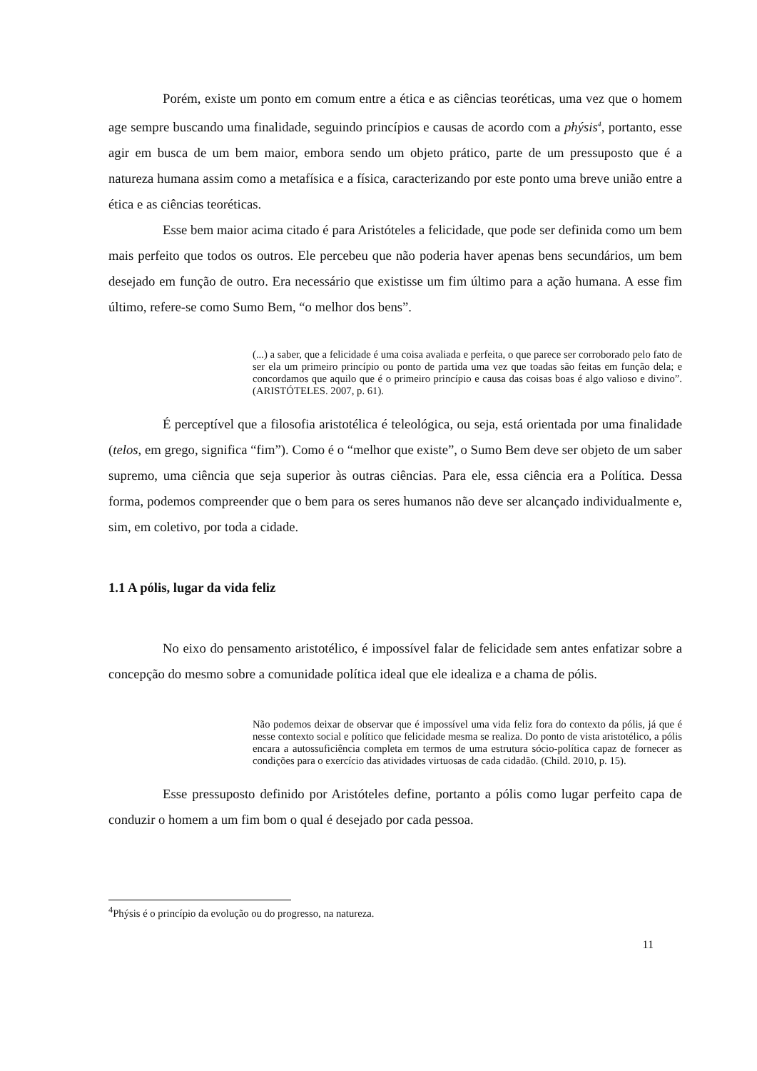Porém, existe um ponto em comum entre a ética e as ciências teoréticas, uma vez que o homem age sempre buscando uma finalidade, seguindo princípios e causas de acordo com a phýsis<sup>4</sup>, portanto, esse agir em busca de um bem maior, embora sendo um objeto prático, parte de um pressuposto que é a natureza humana assim como a metafísica e a física, caracterizando por este ponto uma breve união entre a ética e as ciências teoréticas.
Esse bem maior acima citado é para Aristóteles a felicidade, que pode ser definida como um bem mais perfeito que todos os outros. Ele percebeu que não poderia haver apenas bens secundários, um bem desejado em função de outro. Era necessário que existisse um fim último para a ação humana. A esse fim último, refere-se como Sumo Bem, “o melhor dos bens”.
(...) a saber, que a felicidade é uma coisa avaliada e perfeita, o que parece ser corroborado pelo fato de ser ela um primeiro princípio ou ponto de partida uma vez que toadas são feitas em função dela; e concordamos que aquilo que é o primeiro princípio e causa das coisas boas é algo valioso e divino”. (ARISTÓTELES. 2007, p. 61).
É perceptível que a filosofia aristotélica é teleológica, ou seja, está orientada por uma finalidade (telos, em grego, significa “fim”). Como é o “melhor que existe”, o Sumo Bem deve ser objeto de um saber supremo, uma ciência que seja superior às outras ciências. Para ele, essa ciência era a Política. Dessa forma, podemos compreender que o bem para os seres humanos não deve ser alcançado individualmente e, sim, em coletivo, por toda a cidade.
1.1 A pólis, lugar da vida feliz
No eixo do pensamento aristotélico, é impossível falar de felicidade sem antes enfatizar sobre a concepção do mesmo sobre a comunidade política ideal que ele idealiza e a chama de pólis.
Não podemos deixar de observar que é impossível uma vida feliz fora do contexto da pólis, já que é nesse contexto social e político que felicidade mesma se realiza. Do ponto de vista aristotélico, a pólis encara a autossuficiência completa em termos de uma estrutura sócio-política capaz de fornecer as condições para o exercício das atividades virtuosas de cada cidadão. (Child. 2010, p. 15).
Esse pressuposto definido por Aristóteles define, portanto a pólis como lugar perfeito capa de conduzir o homem a um fim bom o qual é desejado por cada pessoa.
<sup>4</sup> Phýsis é o princípio da evolução ou do progresso, na natureza.
11